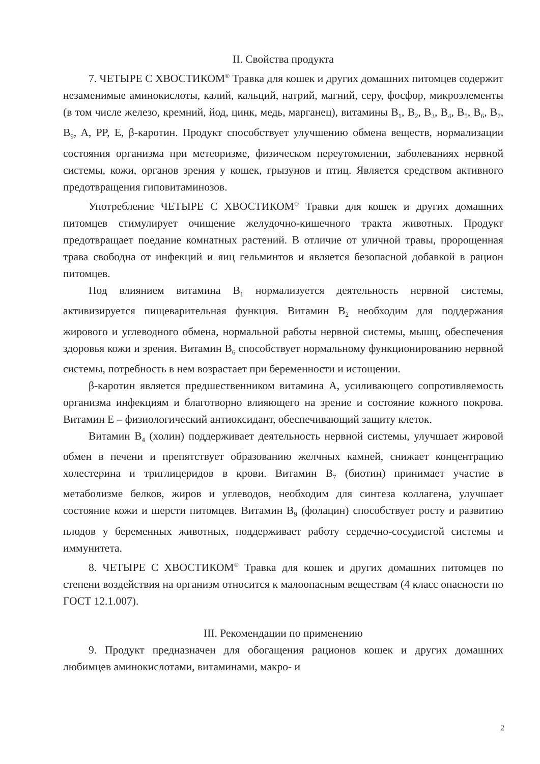II. Свойства продукта
7. ЧЕТЫРЕ С ХВОСТИКОМ<sup>®</sup> Травка для кошек и других домашних питомцев содержит незаменимые аминокислоты, калий, кальций, натрий, магний, серу, фосфор, микроэлементы (в том числе железо, кремний, йод, цинк, медь, марганец), витамины B<sub>1</sub>, B<sub>2</sub>, B<sub>3</sub>, B<sub>4</sub>, B<sub>5</sub>, B<sub>6</sub>, B<sub>7</sub>, B<sub>9</sub>, A, PP, E, β-каротин. Продукт способствует улучшению обмена веществ, нормализации состояния организма при метеоризме, физическом переутомлении, заболеваниях нервной системы, кожи, органов зрения у кошек, грызунов и птиц. Является средством активного предотвращения гиповитаминозов.
Употребление ЧЕТЫРЕ С ХВОСТИКОМ<sup>®</sup> Травки для кошек и других домашних питомцев стимулирует очищение желудочно-кишечного тракта животных. Продукт предотвращает поедание комнатных растений. В отличие от уличной травы, пророщенная трава свободна от инфекций и яиц гельминтов и является безопасной добавкой в рацион питомцев.
Под влиянием витамина B<sub>1</sub> нормализуется деятельность нервной системы, активизируется пищеварительная функция. Витамин B<sub>2</sub> необходим для поддержания жирового и углеводного обмена, нормальной работы нервной системы, мышц, обеспечения здоровья кожи и зрения. Витамин B<sub>6</sub> способствует нормальному функционированию нервной системы, потребность в нем возрастает при беременности и истощении.
β-каротин является предшественником витамина A, усиливающего сопротивляемость организма инфекциям и благотворно влияющего на зрение и состояние кожного покрова. Витамин E – физиологический антиоксидант, обеспечивающий защиту клеток.
Витамин B<sub>4</sub> (холин) поддерживает деятельность нервной системы, улучшает жировой обмен в печени и препятствует образованию желчных камней, снижает концентрацию холестерина и триглицеридов в крови. Витамин B<sub>7</sub> (биотин) принимает участие в метаболизме белков, жиров и углеводов, необходим для синтеза коллагена, улучшает состояние кожи и шерсти питомцев. Витамин B<sub>9</sub> (фолацин) способствует росту и развитию плодов у беременных животных, поддерживает работу сердечно-сосудистой системы и иммунитета.
8. ЧЕТЫРЕ С ХВОСТИКОМ<sup>®</sup> Травка для кошек и других домашних питомцев по степени воздействия на организм относится к малоопасным веществам (4 класс опасности по ГОСТ 12.1.007).
III. Рекомендации по применению
9. Продукт предназначен для обогащения рационов кошек и других домашних любимцев аминокислотами, витаминами, макро- и
2